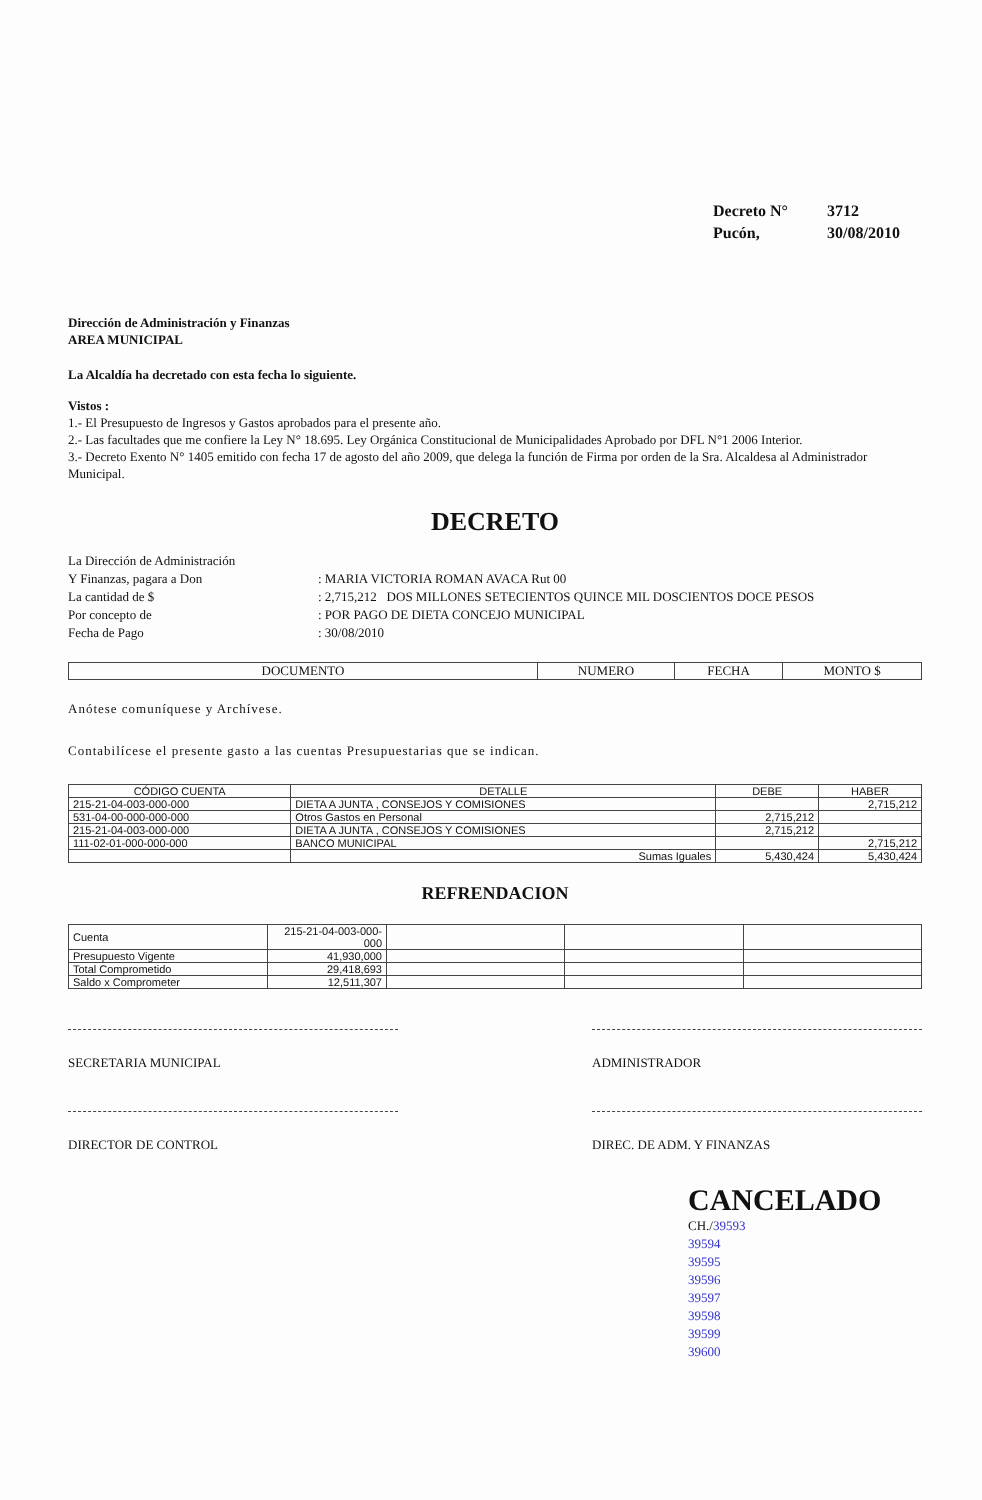Decreto N° 3712
Pucón, 30/08/2010
Dirección de Administración y Finanzas
AREA MUNICIPAL
La Alcaldía ha decretado con esta fecha lo siguiente.
Vistos :
1.- El Presupuesto de Ingresos y Gastos aprobados para el presente año.
2.- Las facultades que me confiere la Ley N° 18.695. Ley Orgánica Constitucional de Municipalidades Aprobado por DFL N°1 2006 Interior.
3.- Decreto Exento N° 1405 emitido con fecha 17 de agosto del año 2009, que delega la función de Firma por orden de la Sra. Alcaldesa al Administrador Municipal.
DECRETO
La Dirección de Administración
Y Finanzas, pagara a Don : MARIA VICTORIA ROMAN AVACA Rut 00
La cantidad de $ : 2,715,212 DOS MILLONES SETECIENTOS QUINCE MIL DOSCIENTOS DOCE PESOS
Por concepto de : POR PAGO DE DIETA CONCEJO MUNICIPAL
Fecha de Pago : 30/08/2010
| DOCUMENTO | NUMERO | FECHA | MONTO $ |
| --- | --- | --- | --- |
Anótese comuníquese y Archívese.
Contabilícese el presente gasto a las cuentas Presupuestarias que se indican.
| CÓDIGO CUENTA | DETALLE | DEBE | HABER |
| --- | --- | --- | --- |
| 215-21-04-003-000-000 | DIETA A JUNTA , CONSEJOS Y COMISIONES | | 2,715,212 |
| 531-04-00-000-000-000 | Otros Gastos en Personal | 2,715,212 | |
| 215-21-04-003-000-000 | DIETA A JUNTA , CONSEJOS Y COMISIONES | 2,715,212 | |
| 111-02-01-000-000-000 | BANCO MUNICIPAL | | 2,715,212 |
| | Sumas Iguales | 5,430,424 | 5,430,424 |
REFRENDACION
| Cuenta | 215-21-04-003-000-000 | | | |
| Presupuesto Vigente | 41,930,000 | | | |
| Total Comprometido | 29,418,693 | | | |
| Saldo x Comprometer | 12,511,307 | | | |
SECRETARIA MUNICIPAL ADMINISTRADOR
DIRECTOR DE CONTROL DIREC. DE ADM. Y FINANZAS
CANCELADO
CH./39593
39594
39595
39596
39597
39598
39599
39600